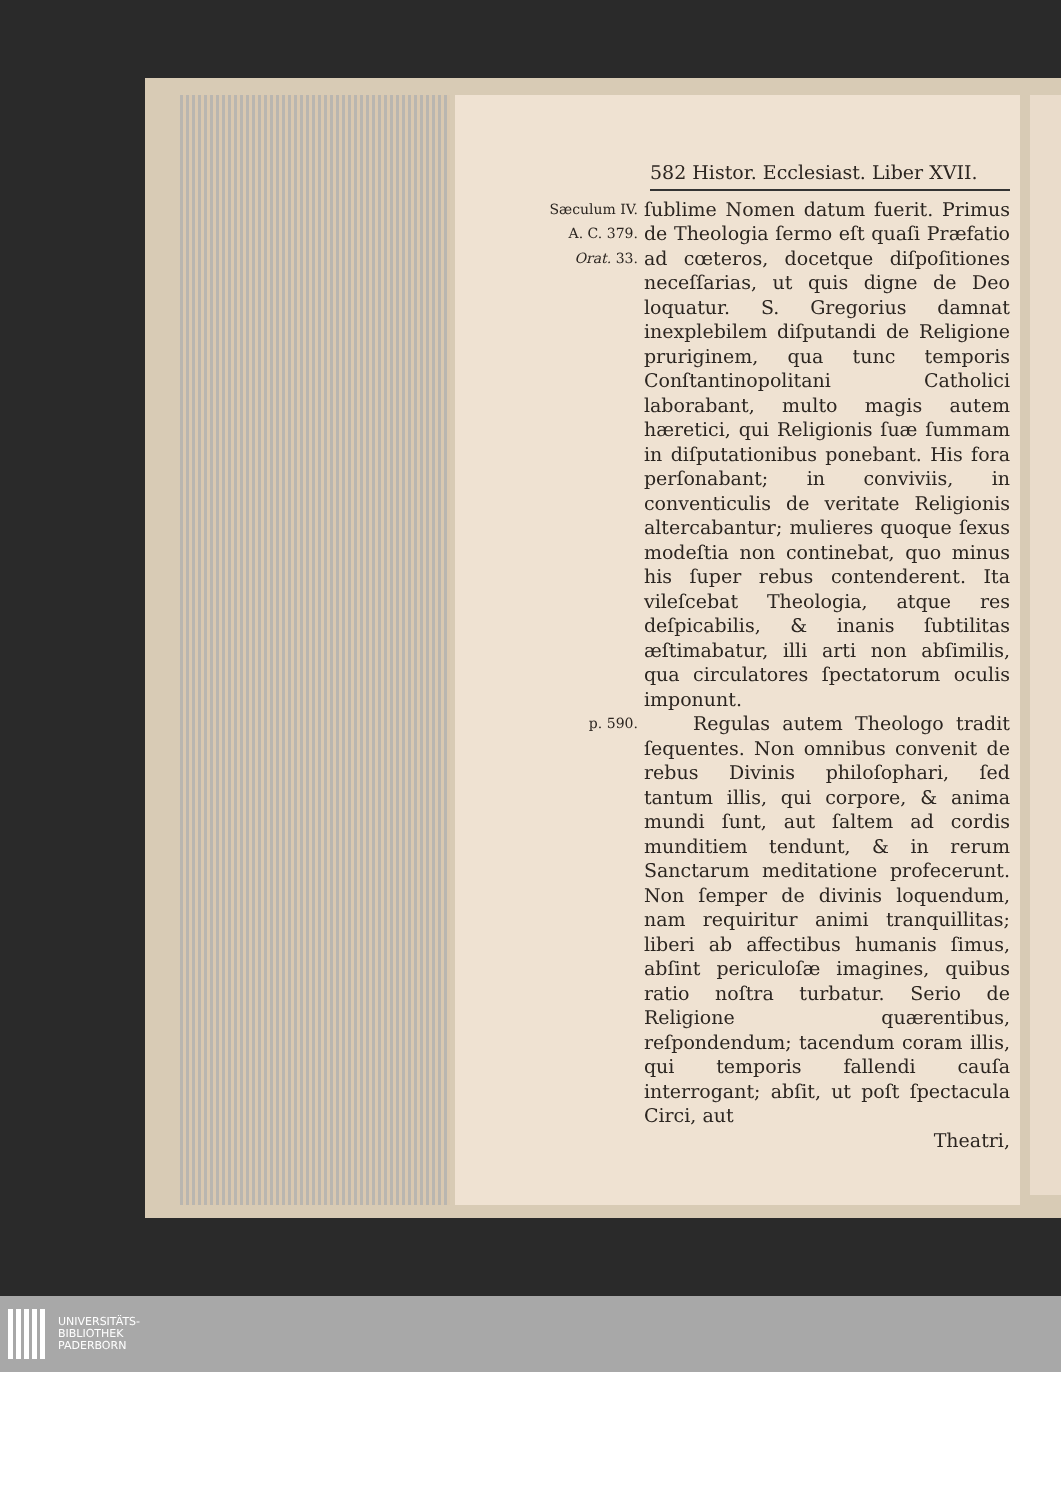582 Histor. Ecclesiast. Liber XVII.
Sæculum IV.
A. C. 379.
Orat. 33.
ſublime Nomen datum fuerit. Primus de Theologia ſermo eſt quaſi Præfatio ad cœteros, docetque diſpoſitiones neceſſarias, ut quis digne de Deo loquatur. S. Gregorius damnat inexplebilem diſputandi de Religione pruriginem, qua tunc temporis Conſtantinopolitani Catholici laborabant, multo magis autem hæretici, qui Religionis ſuæ ſummam in diſputationibus ponebant. His fora perſonabant; in conviviis, in conventiculis de veritate Religionis altercabantur; mulieres quoque ſexus modeſtia non continebat, quo minus his ſuper rebus contenderent. Ita vileſcebat Theologia, atque res deſpicabilis, & inanis ſubtilitas æſtimabatur, illi arti non abſimilis, qua circulatores ſpectatorum oculis imponunt.
p. 590.
Regulas autem Theologo tradit ſequentes. Non omnibus convenit de rebus Divinis philoſophari, ſed tantum illis, qui corpore, & anima mundi ſunt, aut ſaltem ad cordis munditiem tendunt, & in rerum Sanctarum meditatione profecerunt. Non ſemper de divinis loquendum, nam requiritur animi tranquillitas; liberi ab affectibus humanis ſimus, abſint periculoſæ imagines, quibus ratio noſtra turbatur. Serio de Religione quærentibus, reſpondendum; tacendum coram illis, qui temporis fallendi cauſa interrogant; abſit, ut poſt ſpectacula Circi, aut
Theatri,
UNIVERSITÄTS-
BIBLIOTHEK
PADERBORN